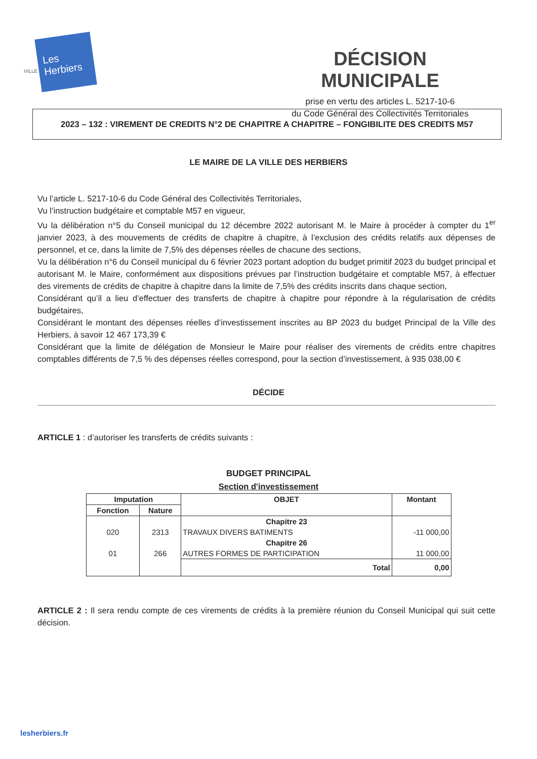VILLE
Les Herbiers
DÉCISION MUNICIPALE
prise en vertu des articles L. 5217-10-6
du Code Général des Collectivités Territoriales
2023 – 132 : VIREMENT DE CREDITS N°2 DE CHAPITRE A CHAPITRE – FONGIBILITE DES CREDITS M57
LE MAIRE DE LA VILLE DES HERBIERS
Vu l’article L. 5217-10-6 du Code Général des Collectivités Territoriales,
Vu l’instruction budgétaire et comptable M57 en vigueur,
Vu la délibération n°5 du Conseil municipal du 12 décembre 2022 autorisant M. le Maire à procéder à compter du 1<sup>er</sup> janvier 2023, à des mouvements de crédits de chapitre à chapitre, à l’exclusion des crédits relatifs aux dépenses de personnel, et ce, dans la limite de 7,5% des dépenses réelles de chacune des sections,
Vu la délibération n°6 du Conseil municipal du 6 février 2023 portant adoption du budget primitif 2023 du budget principal et autorisant M. le Maire, conformément aux dispositions prévues par l’instruction budgétaire et comptable M57, à effectuer des virements de crédits de chapitre à chapitre dans la limite de 7,5% des crédits inscrits dans chaque section,
Considérant qu’il a lieu d’effectuer des transferts de chapitre à chapitre pour répondre à la régularisation de crédits budgétaires,
Considérant le montant des dépenses réelles d’investissement inscrites au BP 2023 du budget Principal de la Ville des Herbiers, à savoir 12 467 173,39 €
Considérant que la limite de délégation de Monsieur le Maire pour réaliser des virements de crédits entre chapitres comptables différents de 7,5 % des dépenses réelles correspond, pour la section d’investissement, à 935 038,00 €
DÉCIDE
ARTICLE 1 : d’autoriser les transferts de crédits suivants :
BUDGET PRINCIPAL
Section d'investissement
| Imputation | | OBJET | Montant |
| --- | --- | --- | --- |
| Fonction | Nature | | |
| | | Chapitre 23 | |
| 020 | 2313 | TRAVAUX DIVERS BATIMENTS | -11 000,00 |
| | | Chapitre 26 | |
| 01 | 266 | AUTRES FORMES DE PARTICIPATION | 11 000,00 |
| | | Total | 0,00 |
ARTICLE 2 : Il sera rendu compte de ces virements de crédits à la première réunion du Conseil Municipal qui suit cette décision.
lesherbiers.fr